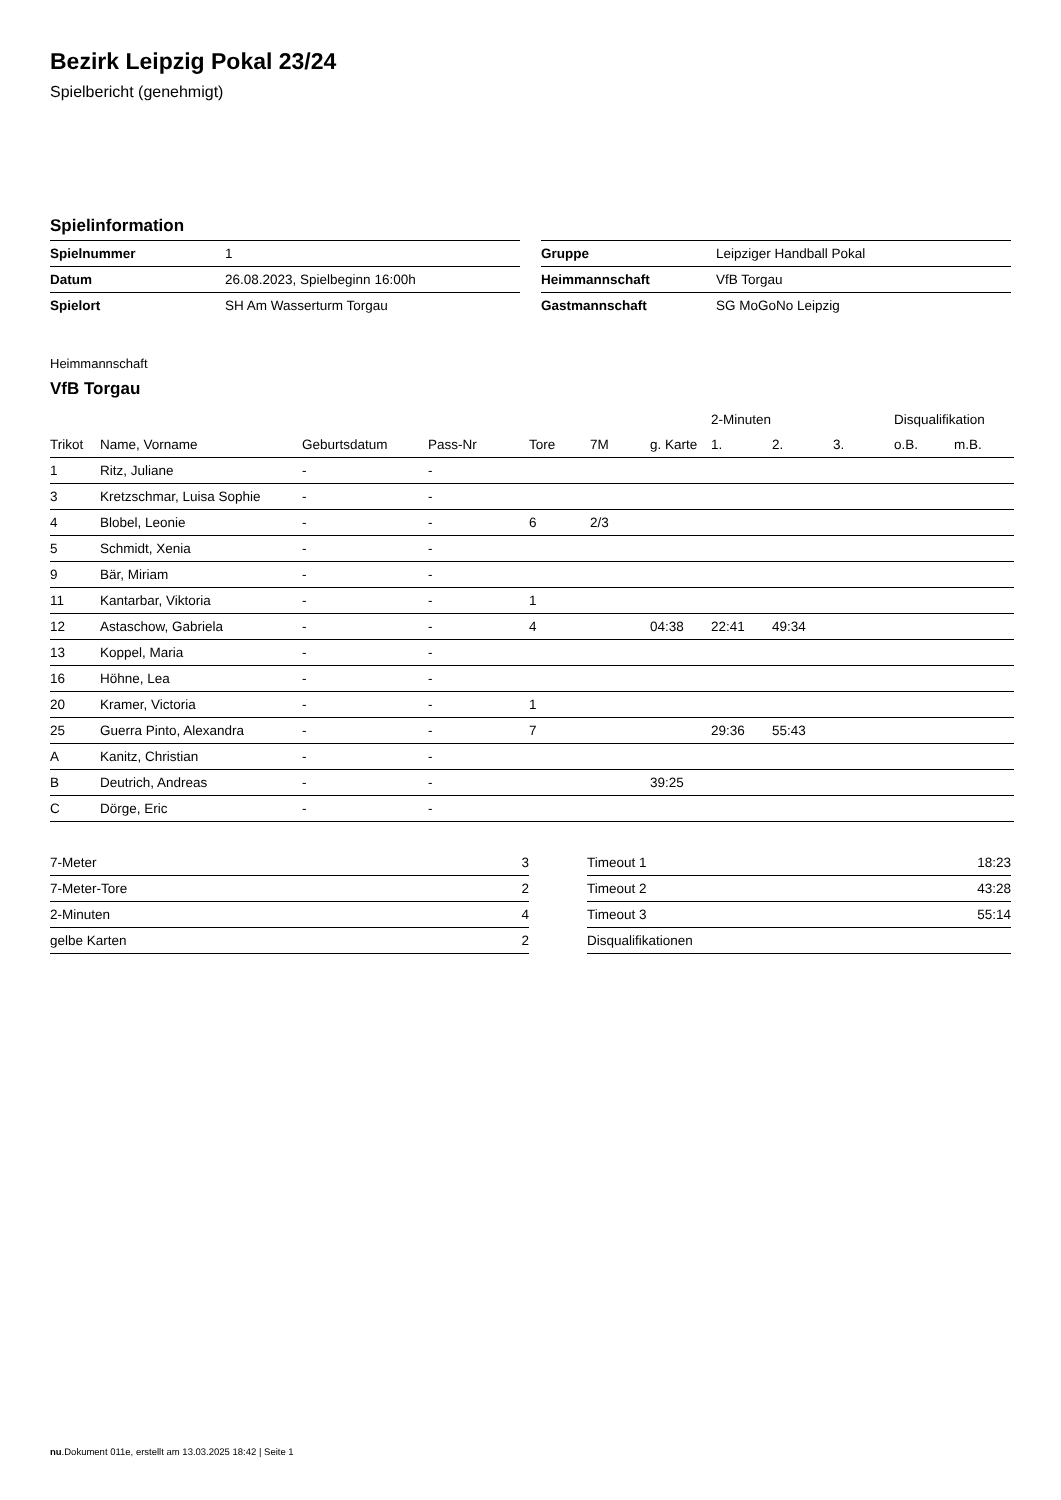Bezirk Leipzig Pokal 23/24
Spielbericht (genehmigt)
Spielinformation
| Spielnummer | 1 |
| Datum | 26.08.2023, Spielbeginn 16:00h |
| Spielort | SH Am Wasserturm Torgau |
| Gruppe | Leipziger Handball Pokal |
| Heimmannschaft | VfB Torgau |
| Gastmannschaft | SG MoGoNo Leipzig |
Heimmannschaft
VfB Torgau
| | | | | | | | 2-Minuten | | | Disqualifikation | |
| --- | --- | --- | --- | --- | --- | --- | --- | --- | --- | --- | --- |
| Trikot | Name, Vorname | Geburtsdatum | Pass-Nr | Tore | 7M | g. Karte | 1. | 2. | 3. | o.B. | m.B. |
| 1 | Ritz, Juliane | - | - | | | | | | | | |
| 3 | Kretzschmar, Luisa Sophie | - | - | | | | | | | | |
| 4 | Blobel, Leonie | - | - | 6 | 2/3 | | | | | | |
| 5 | Schmidt, Xenia | - | - | | | | | | | | |
| 9 | Bär, Miriam | - | - | | | | | | | | |
| 11 | Kantarbar, Viktoria | - | - | 1 | | | | | | | |
| 12 | Astaschow, Gabriela | - | - | 4 | | 04:38 | 22:41 | 49:34 | | | |
| 13 | Koppel, Maria | - | - | | | | | | | | |
| 16 | Höhne, Lea | - | - | | | | | | | | |
| 20 | Kramer, Victoria | - | - | 1 | | | | | | | |
| 25 | Guerra Pinto, Alexandra | - | - | 7 | | | 29:36 | 55:43 | | | |
| A | Kanitz, Christian | - | - | | | | | | | | |
| B | Deutrich, Andreas | - | - | | | 39:25 | | | | | |
| C | Dörge, Eric | - | - | | | | | | | | |
| 7-Meter | 3 |
| 7-Meter-Tore | 2 |
| 2-Minuten | 4 |
| gelbe Karten | 2 |
| Timeout 1 | 18:23 |
| Timeout 2 | 43:28 |
| Timeout 3 | 55:14 |
| Disqualifikationen | |
nu.Dokument 011e, erstellt am 13.03.2025 18:42 | Seite 1